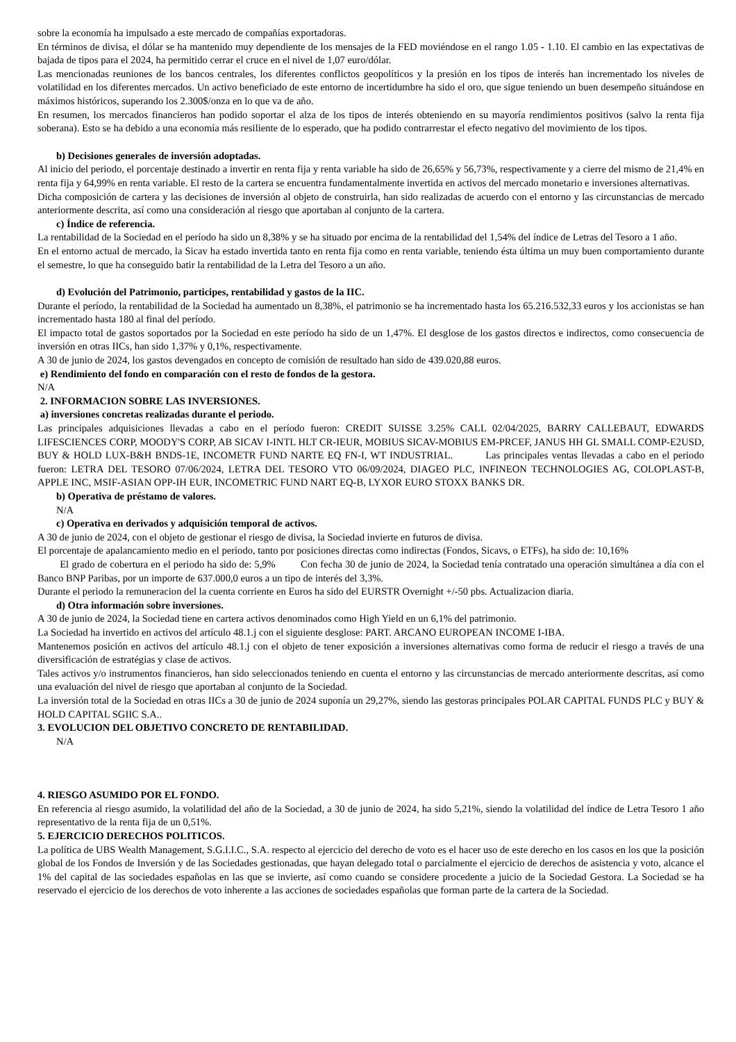sobre la economía ha impulsado a este mercado de compañías exportadoras.
En términos de divisa, el dólar se ha mantenido muy dependiente de los mensajes de la FED moviéndose en el rango 1.05 - 1.10. El cambio en las expectativas de bajada de tipos para el 2024, ha permitido cerrar el cruce en el nivel de 1,07 euro/dólar.
Las mencionadas reuniones de los bancos centrales, los diferentes conflictos geopolíticos y la presión en los tipos de interés han incrementado los niveles de volatilidad en los diferentes mercados. Un activo beneficiado de este entorno de incertidumbre ha sido el oro, que sigue teniendo un buen desempeño situándose en máximos históricos, superando los 2.300$/onza en lo que va de año.
En resumen, los mercados financieros han podido soportar el alza de los tipos de interés obteniendo en su mayoría rendimientos positivos (salvo la renta fija soberana). Esto se ha debido a una economía más resiliente de lo esperado, que ha podido contrarrestar el efecto negativo del movimiento de los tipos.
b) Decisiones generales de inversión adoptadas.
Al inicio del periodo, el porcentaje destinado a invertir en renta fija y renta variable ha sido de 26,65% y 56,73%, respectivamente y a cierre del mismo de 21,4% en renta fija y 64,99% en renta variable. El resto de la cartera se encuentra fundamentalmente invertida en activos del mercado monetario e inversiones alternativas.
Dicha composición de cartera y las decisiones de inversión al objeto de construirla, han sido realizadas de acuerdo con el entorno y las circunstancias de mercado anteriormente descrita, así como una consideración al riesgo que aportaban al conjunto de la cartera.
c) Índice de referencia.
La rentabilidad de la Sociedad en el período ha sido un 8,38% y se ha situado por encima de la rentabilidad del 1,54% del índice de Letras del Tesoro a 1 año.
En el entorno actual de mercado, la Sicav ha estado invertida tanto en renta fija como en renta variable, teniendo ésta última un muy buen comportamiento durante el semestre, lo que ha conseguido batir la rentabilidad de la Letra del Tesoro a un año.
d) Evolución del Patrimonio, participes, rentabilidad y gastos de la IIC.
Durante el período, la rentabilidad de la Sociedad ha aumentado un 8,38%, el patrimonio se ha incrementado hasta los 65.216.532,33 euros y los accionistas se han incrementado hasta 180 al final del período.
El impacto total de gastos soportados por la Sociedad en este período ha sido de un 1,47%. El desglose de los gastos directos e indirectos, como consecuencia de inversión en otras IICs, han sido 1,37% y 0,1%, respectivamente.
A 30 de junio de 2024, los gastos devengados en concepto de comisión de resultado han sido de 439.020,88 euros.
e) Rendimiento del fondo en comparación con el resto de fondos de la gestora.
N/A
2. INFORMACION SOBRE LAS INVERSIONES.
a) inversiones concretas realizadas durante el periodo.
Las principales adquisiciones llevadas a cabo en el período fueron: CREDIT SUISSE 3.25% CALL 02/04/2025, BARRY CALLEBAUT, EDWARDS LIFESCIENCES CORP, MOODY'S CORP, AB SICAV I-INTL HLT CR-IEUR, MOBIUS SICAV-MOBIUS EM-PRCEF, JANUS HH GL SMALL COMP-E2USD, BUY & HOLD LUX-B&H BNDS-1E, INCOMETR FUND NARTE EQ FN-I, WT INDUSTRIAL. Las principales ventas llevadas a cabo en el periodo fueron: LETRA DEL TESORO 07/06/2024, LETRA DEL TESORO VTO 06/09/2024, DIAGEO PLC, INFINEON TECHNOLOGIES AG, COLOPLAST-B, APPLE INC, MSIF-ASIAN OPP-IH EUR, INCOMETRIC FUND NART EQ-B, LYXOR EURO STOXX BANKS DR.
b) Operativa de préstamo de valores.
N/A
c) Operativa en derivados y adquisición temporal de activos.
A 30 de junio de 2024, con el objeto de gestionar el riesgo de divisa, la Sociedad invierte en futuros de divisa.
El porcentaje de apalancamiento medio en el periodo, tanto por posiciones directas como indirectas (Fondos, Sicavs, o ETFs), ha sido de: 10,16%
El grado de cobertura en el periodo ha sido de: 5,9% Con fecha 30 de junio de 2024, la Sociedad tenía contratado una operación simultánea a día con el Banco BNP Paribas, por un importe de 637.000,0 euros a un tipo de interés del 3,3%.
Durante el periodo la remuneracion del la cuenta corriente en Euros ha sido del EURSTR Overnight +/-50 pbs. Actualizacion diaria.
d) Otra información sobre inversiones.
A 30 de junio de 2024, la Sociedad tiene en cartera activos denominados como High Yield en un 6,1% del patrimonio.
La Sociedad ha invertido en activos del artículo 48.1.j con el siguiente desglose: PART. ARCANO EUROPEAN INCOME I-IBA.
Mantenemos posición en activos del artículo 48.1.j con el objeto de tener exposición a inversiones alternativas como forma de reducir el riesgo a través de una diversificación de estratégias y clase de activos.
Tales activos y/o instrumentos financieros, han sido seleccionados teniendo en cuenta el entorno y las circunstancias de mercado anteriormente descritas, así como una evaluación del nivel de riesgo que aportaban al conjunto de la Sociedad.
La inversión total de la Sociedad en otras IICs a 30 de junio de 2024 suponía un 29,27%, siendo las gestoras principales POLAR CAPITAL FUNDS PLC y BUY & HOLD CAPITAL SGIIC S.A..
3. EVOLUCION DEL OBJETIVO CONCRETO DE RENTABILIDAD.
N/A
4. RIESGO ASUMIDO POR EL FONDO.
En referencia al riesgo asumido, la volatilidad del año de la Sociedad, a 30 de junio de 2024, ha sido 5,21%, siendo la volatilidad del índice de Letra Tesoro 1 año representativo de la renta fija de un 0,51%.
5. EJERCICIO DERECHOS POLITICOS.
La política de UBS Wealth Management, S.G.I.I.C., S.A. respecto al ejercicio del derecho de voto es el hacer uso de este derecho en los casos en los que la posición global de los Fondos de Inversión y de las Sociedades gestionadas, que hayan delegado total o parcialmente el ejercicio de derechos de asistencia y voto, alcance el 1% del capital de las sociedades españolas en las que se invierte, así como cuando se considere procedente a juicio de la Sociedad Gestora. La Sociedad se ha reservado el ejercicio de los derechos de voto inherente a las acciones de sociedades españolas que forman parte de la cartera de la Sociedad.